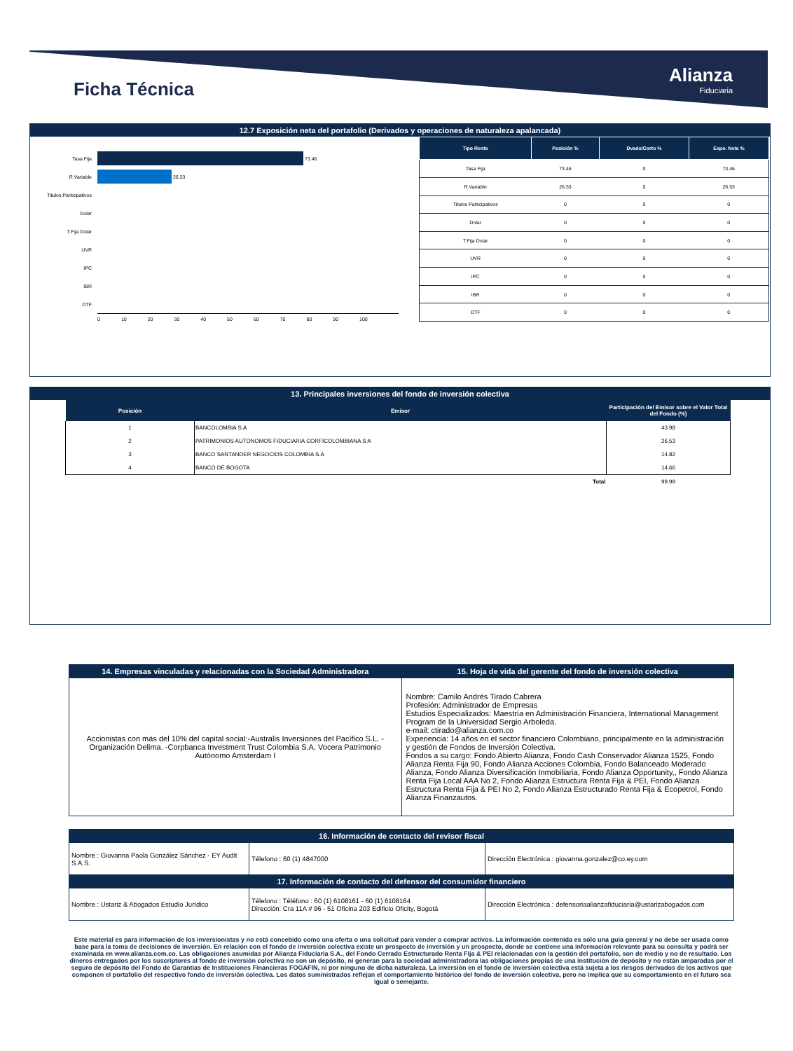Ficha Técnica
Alianza
Fiduciaria
12.7 Exposición neta del portafolio (Derivados y operaciones de naturaleza apalancada)
Tasa Fija 73.46
R.Variable 26.53
Titulos Participativos
Dolar
T.Fija Dolar
UVR
IPC
IBR
DTF
0 10 20 30 40 50 60 70 80 90 100
| Tipo Renta | Posición % | Dvado/Corto % | Expo. Neta % |
| --- | --- | --- | --- |
| Tasa Fija | 73.46 | 0 | 73.46 |
| R.Variable | 26.53 | 0 | 26.53 |
| Titulos Participativos | 0 | 0 | 0 |
| Dolar | 0 | 0 | 0 |
| T.Fija Dolar | 0 | 0 | 0 |
| UVR | 0 | 0 | 0 |
| IPC | 0 | 0 | 0 |
| IBR | 0 | 0 | 0 |
| DTF | 0 | 0 | 0 |
13. Principales inversiones del fondo de inversión colectiva
| Posición | Emisor | Participación del Emisor sobre el Valor Total del Fondo (%) |
| --- | --- | --- |
| 1 | BANCOLOMBIA S.A | 43.98 |
| 2 | PATRIMONIOS AUTONOMOS FIDUCIARIA CORFICOLOMBIANA S A | 26.53 |
| 3 | BANCO SANTANDER NEGOCIOS COLOMBIA S.A | 14.82 |
| 4 | BANCO DE BOGOTA | 14.66 |
| | Total | 99.99 |
| 14. Empresas vinculadas y relacionadas con la Sociedad Administradora | 15. Hoja de vida del gerente del fondo de inversión colectiva |
| Accionistas con más del 10% del capital social:-Australis Inversiones del Pacífico S.L. - Organización Delima. -Corpbanca Investment Trust Colombia S.A. Vocera Patrimonio Autónomo Amsterdam I | Nombre: Camilo Andrés Tirado Cabrera Profesión: Administrador de Empresas Estudios Especializados: Maestría en Administración Financiera, International Management Program de la Universidad Sergio Arboleda. e-mail: ctirado@alianza.com.co Experiencia: 14 años en el sector financiero Colombiano, principalmente en la administración y gestión de Fondos de Inversión Colectiva. Fondos a su cargo: Fondo Abierto Alianza, Fondo Cash Conservador Alianza 1525, Fondo Alianza Renta Fija 90, Fondo Alianza Acciones Colombia, Fondo Balanceado Moderado Alianza, Fondo Alianza Diversificación Inmobiliaria, Fondo Alianza Opportunity,, Fondo Alianza Renta Fija Local AAA No 2, Fondo Alianza Estructura Renta Fija & PEI, Fondo Alianza Estructura Renta Fija & PEI No 2, Fondo Alianza Estructurado Renta Fija & Ecopetrol, Fondo Alianza Finanzautos. |
| 16. Información de contacto del revisor fiscal | | |
| Nombre : Giovanna Paola González Sánchez - EY Audit S.A.S. | Télefono : 60 (1) 4847000 | Dirección Electrónica : giovanna.gonzalez@co.ey.com |
| 17. Información de contacto del defensor del consumidor financiero | | |
| Nombre : Ustariz & Abogados Estudio Jurídico | Télefono : Téléfono : 60 (1) 6108161 - 60 (1) 6108164 Dirección: Cra 11A # 96 - 51 Oficina 203 Edificio Oficity, Bogotá | Dirección Electrónica : defensoriaalianzafiduciaria@ustarizabogados.com |
Este material es para información de los inversionistas y no está concebido como una oferta o una solicitud para vender o comprar activos. La información contenida es sólo una guía general y no debe ser usada como base para la toma de decisiones de inversión. En relación con el fondo de inversión colectiva existe un prospecto de inversión y un prospecto, donde se contiene una información relevante para su consulta y podrá ser examinada en www.alianza.com.co. Las obligaciones asumidas por Alianza Fiduciaria S.A., del Fondo Cerrado Estructurado Renta Fija & PEI relacionadas con la gestión del portafolio, son de medio y no de resultado. Los dineros entregados por los suscriptores al fondo de inversión colectiva no son un depósito, ni generan para la sociedad administradora las obligaciones propias de una institución de depósito y no están amparadas por el seguro de depósito del Fondo de Garantías de Instituciones Financieras FOGAFIN, ni por ninguno de dicha naturaleza. La inversión en el fondo de inversión colectiva está sujeta a los riesgos derivados de los activos que componen el portafolio del respectivo fondo de inversión colectiva. Los datos suministrados reflejan el comportamiento histórico del fondo de inversión colectiva, pero no implica que su comportamiento en el futuro sea igual o semejante.